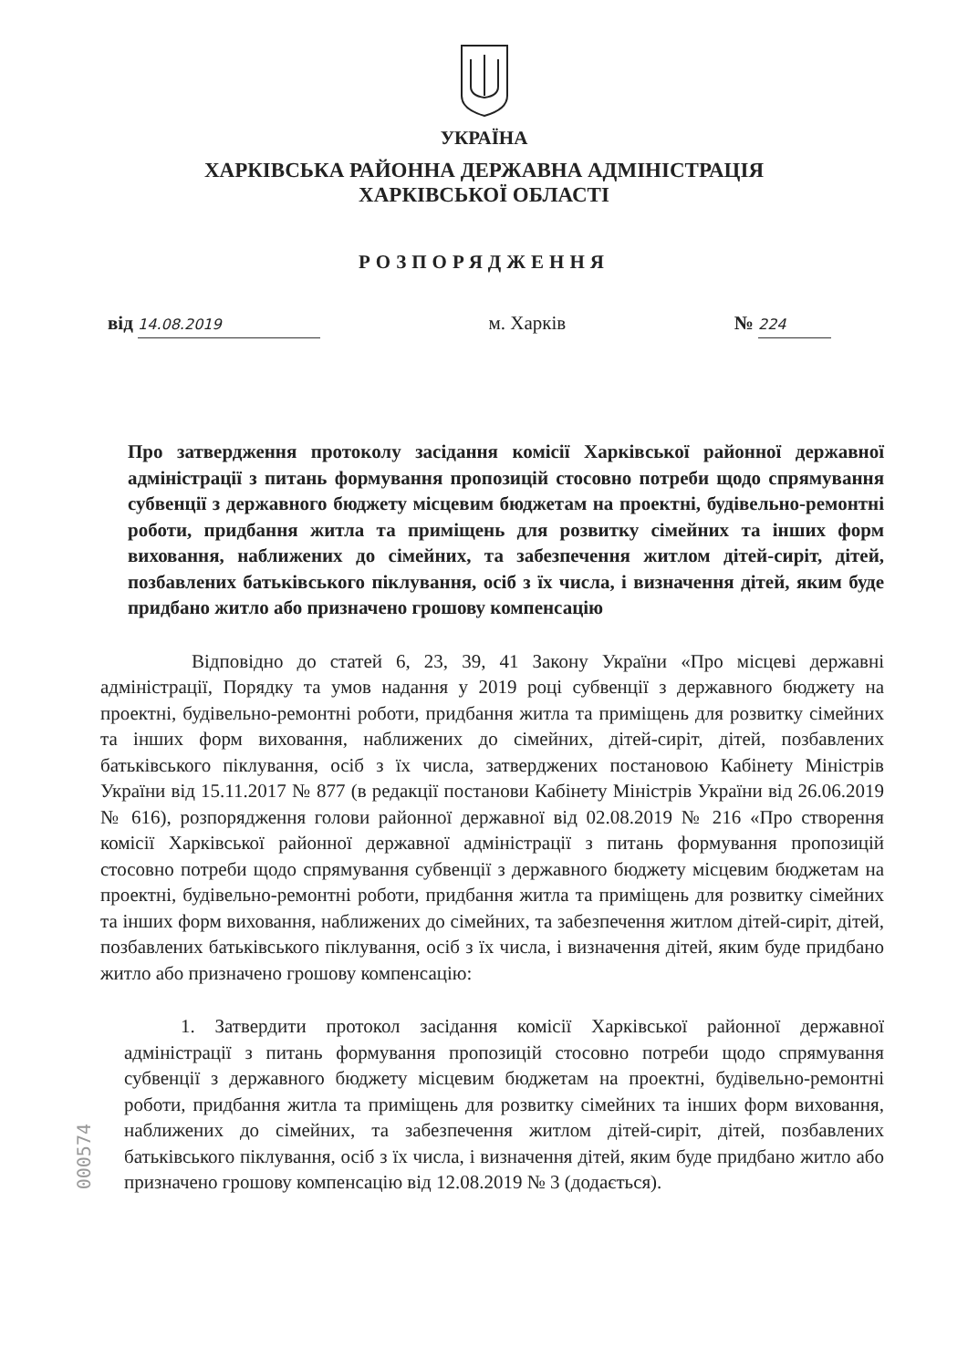УКРАЇНА
ХАРКІВСЬКА РАЙОННА ДЕРЖАВНА АДМІНІСТРАЦІЯ
ХАРКІВСЬКОЇ ОБЛАСТІ
РОЗПОРЯДЖЕННЯ
від 14.08.2019 м. Харків № 224
Про затвердження протоколу засідання комісії Харківської районної державної адміністрації з питань формування пропозицій стосовно потреби щодо спрямування субвенції з державного бюджету місцевим бюджетам на проектні, будівельно-ремонтні роботи, придбання житла та приміщень для розвитку сімейних та інших форм виховання, наближених до сімейних, та забезпечення житлом дітей-сиріт, дітей, позбавлених батьківського піклування, осіб з їх числа, і визначення дітей, яким буде придбано житло або призначено грошову компенсацію
Відповідно до статей 6, 23, 39, 41 Закону України «Про місцеві державні адміністрації, Порядку та умов надання у 2019 році субвенції з державного бюджету на проектні, будівельно-ремонтні роботи, придбання житла та приміщень для розвитку сімейних та інших форм виховання, наближених до сімейних, дітей-сиріт, дітей, позбавлених батьківського піклування, осіб з їх числа, затверджених постановою Кабінету Міністрів України від 15.11.2017 № 877 (в редакції постанови Кабінету Міністрів України від 26.06.2019 № 616), розпорядження голови районної державної від 02.08.2019 № 216 «Про створення комісії Харківської районної державної адміністрації з питань формування пропозицій стосовно потреби щодо спрямування субвенції з державного бюджету місцевим бюджетам на проектні, будівельно-ремонтні роботи, придбання житла та приміщень для розвитку сімейних та інших форм виховання, наближених до сімейних, та забезпечення житлом дітей-сиріт, дітей, позбавлених батьківського піклування, осіб з їх числа, і визначення дітей, яким буде придбано житло або призначено грошову компенсацію:
1. Затвердити протокол засідання комісії Харківської районної державної адміністрації з питань формування пропозицій стосовно потреби щодо спрямування субвенції з державного бюджету місцевим бюджетам на проектні, будівельно-ремонтні роботи, придбання житла та приміщень для розвитку сімейних та інших форм виховання, наближених до сімейних, та забезпечення житлом дітей-сиріт, дітей, позбавлених батьківського піклування, осіб з їх числа, і визначення дітей, яким буде придбано житло або призначено грошову компенсацію від 12.08.2019 № 3 (додається).
000574